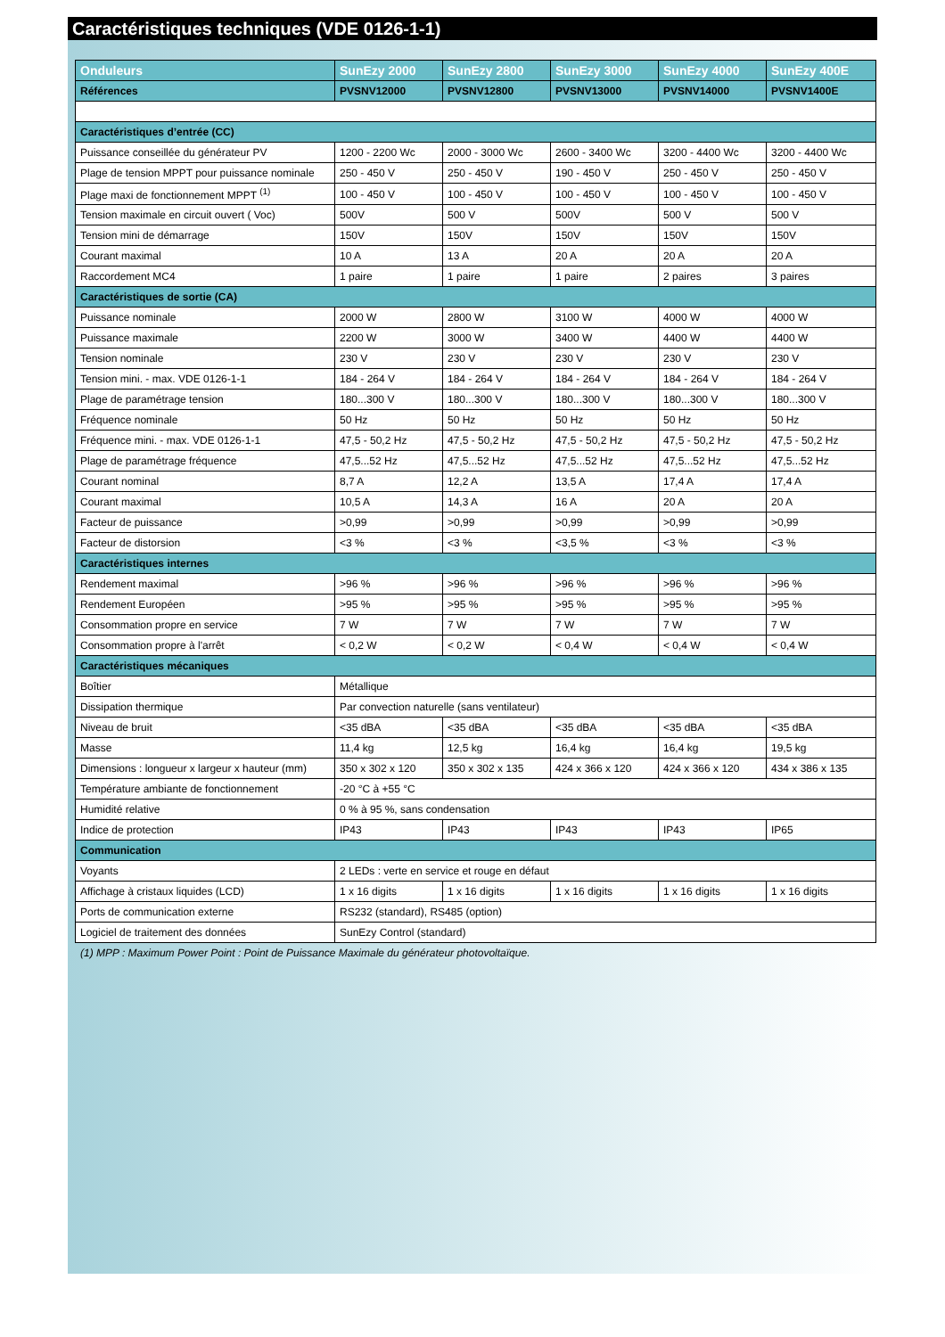Caractéristiques techniques (VDE 0126-1-1)
| Onduleurs | SunEzy 2000 | SunEzy 2800 | SunEzy 3000 | SunEzy 4000 | SunEzy 400E |
| --- | --- | --- | --- | --- | --- |
| Références | PVSNV12000 | PVSNV12800 | PVSNV13000 | PVSNV14000 | PVSNV1400E |
| Caractéristiques d’entrée (CC) | | | | | |
| Puissance conseillée du générateur PV | 1200 - 2200 Wc | 2000 - 3000 Wc | 2600 - 3400 Wc | 3200 - 4400 Wc | 3200 - 4400 Wc |
| Plage de tension MPPT pour puissance nominale | 250 - 450 V | 250 - 450 V | 190 - 450 V | 250 - 450 V | 250 - 450 V |
| Plage maxi de fonctionnement MPPT <sup>(1)</sup> | 100 - 450 V | 100 - 450 V | 100 - 450 V | 100 - 450 V | 100 - 450 V |
| Tension maximale en circuit ouvert ( Voc) | 500V | 500 V | 500V | 500 V | 500 V |
| Tension mini de démarrage | 150V | 150V | 150V | 150V | 150V |
| Courant maximal | 10 A | 13 A | 20 A | 20 A | 20 A |
| Raccordement MC4 | 1 paire | 1 paire | 1 paire | 2 paires | 3 paires |
| Caractéristiques de sortie (CA) | | | | | |
| Puissance nominale | 2000 W | 2800 W | 3100 W | 4000 W | 4000 W |
| Puissance maximale | 2200 W | 3000 W | 3400 W | 4400 W | 4400 W |
| Tension nominale | 230 V | 230 V | 230 V | 230 V | 230 V |
| Tension mini. - max. VDE 0126-1-1 | 184 - 264 V | 184 - 264 V | 184 - 264 V | 184 - 264 V | 184 - 264 V |
| Plage de paramétrage tension | 180...300 V | 180...300 V | 180...300 V | 180...300 V | 180...300 V |
| Fréquence nominale | 50 Hz | 50 Hz | 50 Hz | 50 Hz | 50 Hz |
| Fréquence mini. - max. VDE 0126-1-1 | 47,5 - 50,2 Hz | 47,5 - 50,2 Hz | 47,5 - 50,2 Hz | 47,5 - 50,2 Hz | 47,5 - 50,2 Hz |
| Plage de paramétrage fréquence | 47,5...52 Hz | 47,5...52 Hz | 47,5...52 Hz | 47,5...52 Hz | 47,5...52 Hz |
| Courant nominal | 8,7 A | 12,2 A | 13,5 A | 17,4 A | 17,4 A |
| Courant maximal | 10,5 A | 14,3 A | 16 A | 20 A | 20 A |
| Facteur de puissance | >0,99 | >0,99 | >0,99 | >0,99 | >0,99 |
| Facteur de distorsion | <3 % | <3 % | <3,5 % | <3 % | <3 % |
| Caractéristiques internes | | | | | |
| Rendement maximal | >96 % | >96 % | >96 % | >96 % | >96 % |
| Rendement Européen | >95 % | >95 % | >95 % | >95 % | >95 % |
| Consommation propre en service | 7 W | 7 W | 7 W | 7 W | 7 W |
| Consommation propre à l'arrêt | < 0,2 W | < 0,2 W | < 0,4 W | < 0,4 W | < 0,4 W |
| Caractéristiques mécaniques | | | | | |
| Boîtier | Métallique | | | | |
| Dissipation thermique | Par convection naturelle (sans ventilateur) | | | | |
| Niveau de bruit | <35 dBA | <35 dBA | <35 dBA | <35 dBA | <35 dBA |
| Masse | 11,4 kg | 12,5 kg | 16,4 kg | 16,4 kg | 19,5 kg |
| Dimensions : longueur x largeur x hauteur (mm) | 350 x 302 x 120 | 350 x 302 x 135 | 424 x 366 x 120 | 424 x 366 x 120 | 434 x 386 x 135 |
| Température ambiante de fonctionnement | -20 °C à +55 °C | | | | |
| Humidité relative | 0 % à 95 %, sans condensation | | | | |
| Indice de protection | IP43 | IP43 | IP43 | IP43 | IP65 |
| Communication | | | | | |
| Voyants | 2 LEDs : verte en service et rouge en défaut | | | | |
| Affichage à cristaux liquides (LCD) | 1 x 16 digits | 1 x 16 digits | 1 x 16 digits | 1 x 16 digits | 1 x 16 digits |
| Ports de communication externe | RS232 (standard), RS485 (option) | | | | |
| Logiciel de traitement des données | SunEzy Control (standard) | | | | |
(1) MPP : Maximum Power Point : Point de Puissance Maximale du générateur photovoltaïque.